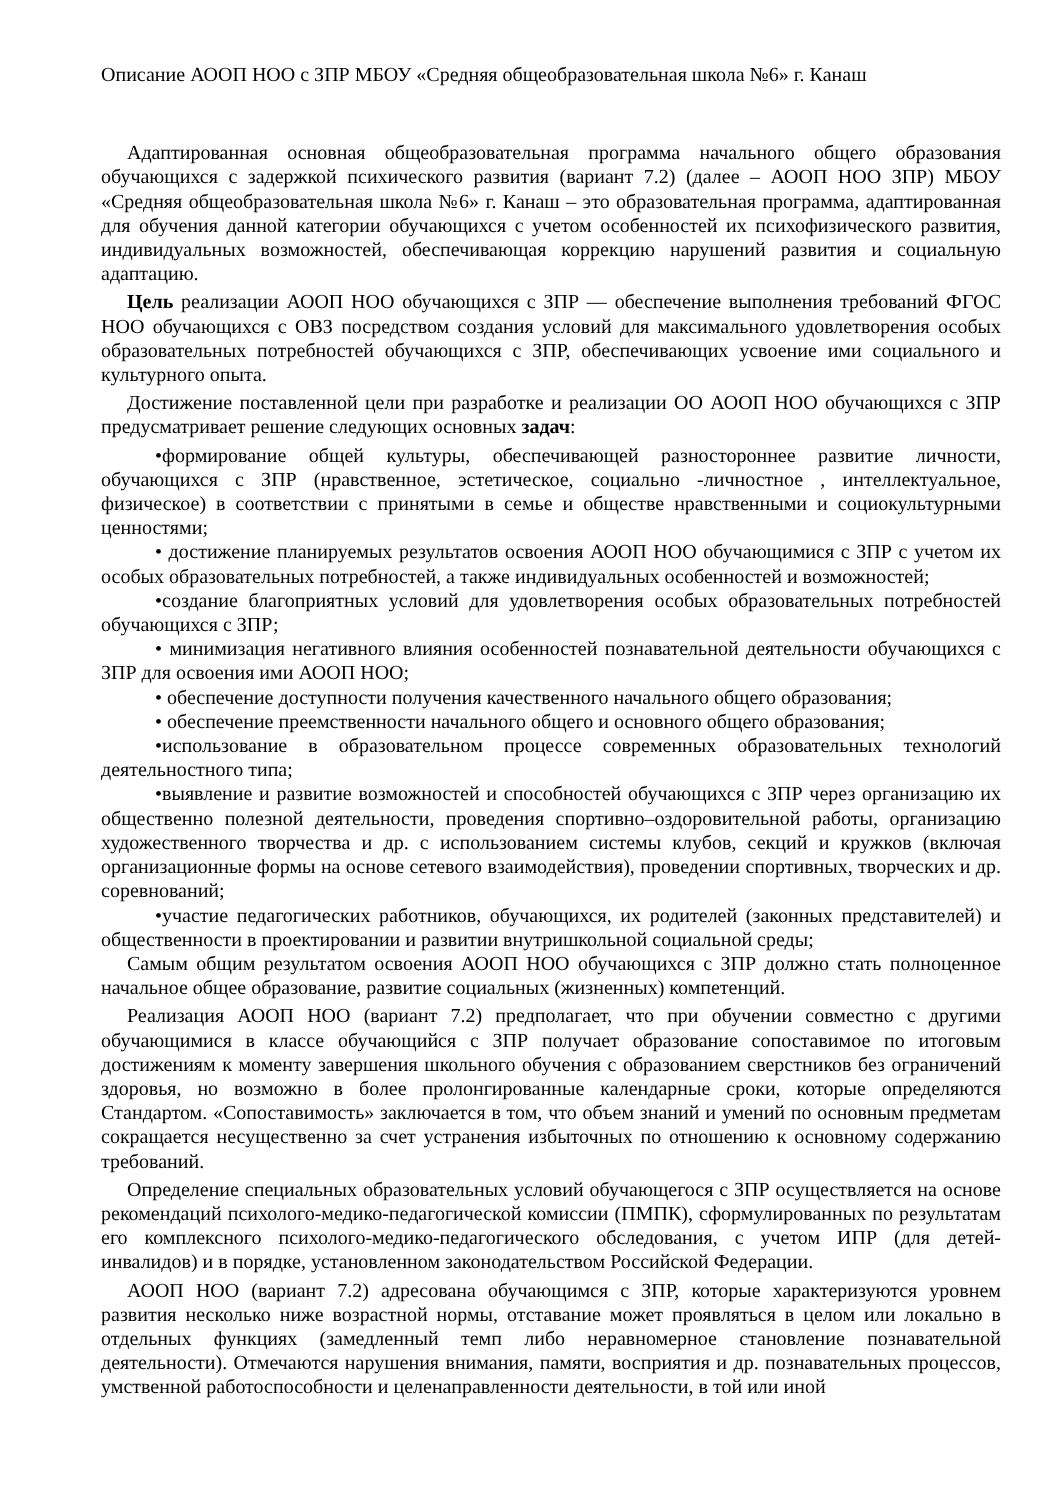Описание АООП НОО с ЗПР МБОУ «Средняя общеобразовательная школа №6» г. Канаш
Адаптированная основная общеобразовательная программа начального общего образования обучающихся с задержкой психического развития (вариант 7.2) (далее – АООП НОО ЗПР) МБОУ «Средняя общеобразовательная школа №6» г. Канаш – это образовательная программа, адаптированная для обучения данной категории обучающихся с учетом особенностей их психофизического развития, индивидуальных возможностей, обеспечивающая коррекцию нарушений развития и социальную адаптацию.
Цель реализации АООП НОО обучающихся с ЗПР — обеспечение выполнения требований ФГОС НОО обучающихся с ОВЗ посредством создания условий для максимального удовлетворения особых образовательных потребностей обучающихся с ЗПР, обеспечивающих усвоение ими социального и культурного опыта.
Достижение поставленной цели при разработке и реализации ОО АООП НОО обучающихся с ЗПР предусматривает решение следующих основных задач:
•формирование общей культуры, обеспечивающей разностороннее развитие личности, обучающихся с ЗПР (нравственное, эстетическое, социально -личностное , интеллектуальное, физическое) в соответствии с принятыми в семье и обществе нравственными и социокультурными ценностями;
• достижение планируемых результатов освоения АООП НОО обучающимися с ЗПР с учетом их особых образовательных потребностей, а также индивидуальных особенностей и возможностей;
•создание благоприятных условий для удовлетворения особых образовательных потребностей обучающихся с ЗПР;
• минимизация негативного влияния особенностей познавательной деятельности обучающихся с ЗПР для освоения ими АООП НОО;
• обеспечение доступности получения качественного начального общего образования;
• обеспечение преемственности начального общего и основного общего образования;
•использование в образовательном процессе современных образовательных технологий деятельностного типа;
•выявление и развитие возможностей и способностей обучающихся с ЗПР через организацию их общественно полезной деятельности, проведения спортивно–оздоровительной работы, организацию художественного творчества и др. с использованием системы клубов, секций и кружков (включая организационные формы на основе сетевого взаимодействия), проведении спортивных, творческих и др. соревнований;
•участие педагогических работников, обучающихся, их родителей (законных представителей) и общественности в проектировании и развитии внутришкольной социальной среды;
Самым общим результатом освоения АООП НОО обучающихся с ЗПР должно стать полноценное начальное общее образование, развитие социальных (жизненных) компетенций.
Реализация АООП НОО (вариант 7.2) предполагает, что при обучении совместно с другими обучающимися в классе обучающийся с ЗПР получает образование сопоставимое по итоговым достижениям к моменту завершения школьного обучения с образованием сверстников без ограничений здоровья, но возможно в более пролонгированные календарные сроки, которые определяются Стандартом. «Сопоставимость» заключается в том, что объем знаний и умений по основным предметам сокращается несущественно за счет устранения избыточных по отношению к основному содержанию требований.
Определение специальных образовательных условий обучающегося с ЗПР осуществляется на основе рекомендаций психолого-медико-педагогической комиссии (ПМПК), сформулированных по результатам его комплексного психолого-медико-педагогического обследования, с учетом ИПР (для детей-инвалидов) и в порядке, установленном законодательством Российской Федерации.
АООП НОО (вариант 7.2) адресована обучающимся с ЗПР, которые характеризуются уровнем развития несколько ниже возрастной нормы, отставание может проявляться в целом или локально в отдельных функциях (замедленный темп либо неравномерное становление познавательной деятельности). Отмечаются нарушения внимания, памяти, восприятия и др. познавательных процессов, умственной работоспособности и целенаправленности деятельности, в той или иной